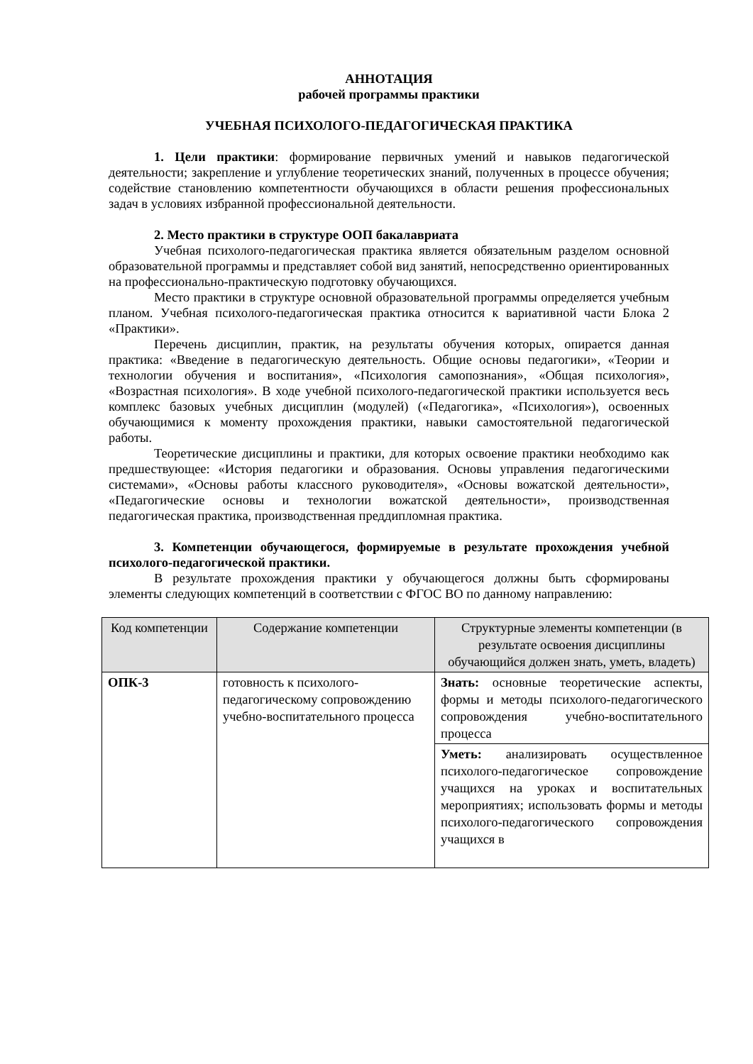АННОТАЦИЯ
рабочей программы практики
УЧЕБНАЯ ПСИХОЛОГО-ПЕДАГОГИЧЕСКАЯ ПРАКТИКА
1. Цели практики: формирование первичных умений и навыков педагогической деятельности; закрепление и углубление теоретических знаний, полученных в процессе обучения; содействие становлению компетентности обучающихся в области решения профессиональных задач в условиях избранной профессиональной деятельности.
2. Место практики в структуре ООП бакалавриата
Учебная психолого-педагогическая практика является обязательным разделом основной образовательной программы и представляет собой вид занятий, непосредственно ориентированных на профессионально-практическую подготовку обучающихся.
Место практики в структуре основной образовательной программы определяется учебным планом. Учебная психолого-педагогическая практика относится к вариативной части Блока 2 «Практики».
Перечень дисциплин, практик, на результаты обучения которых, опирается данная практика: «Введение в педагогическую деятельность. Общие основы педагогики», «Теории и технологии обучения и воспитания», «Психология самопознания», «Общая психология», «Возрастная психология». В ходе учебной психолого-педагогической практики используется весь комплекс базовых учебных дисциплин (модулей) («Педагогика», «Психология»), освоенных обучающимися к моменту прохождения практики, навыки самостоятельной педагогической работы.
Теоретические дисциплины и практики, для которых освоение практики необходимо как предшествующее: «История педагогики и образования. Основы управления педагогическими системами», «Основы работы классного руководителя», «Основы вожатской деятельности», «Педагогические основы и технологии вожатской деятельности», производственная педагогическая практика, производственная преддипломная практика.
3. Компетенции обучающегося, формируемые в результате прохождения учебной психолого-педагогической практики.
В результате прохождения практики у обучающегося должны быть сформированы элементы следующих компетенций в соответствии с ФГОС ВО по данному направлению:
| Код компетенции | Содержание компетенции | Структурные элементы компетенции (в результате освоения дисциплины обучающийся должен знать, уметь, владеть) |
| --- | --- | --- |
| ОПК-3 | готовность к психолого-педагогическому сопровождению учебно-воспитательного процесса | Знать: основные теоретические аспекты, формы и методы психолого-педагогического сопровождения учебно-воспитательного процесса |
| | | Уметь: анализировать осуществленное психолого-педагогическое сопровождение учащихся на уроках и воспитательных мероприятиях; использовать формы и методы психолого-педагогического сопровождения учащихся в |